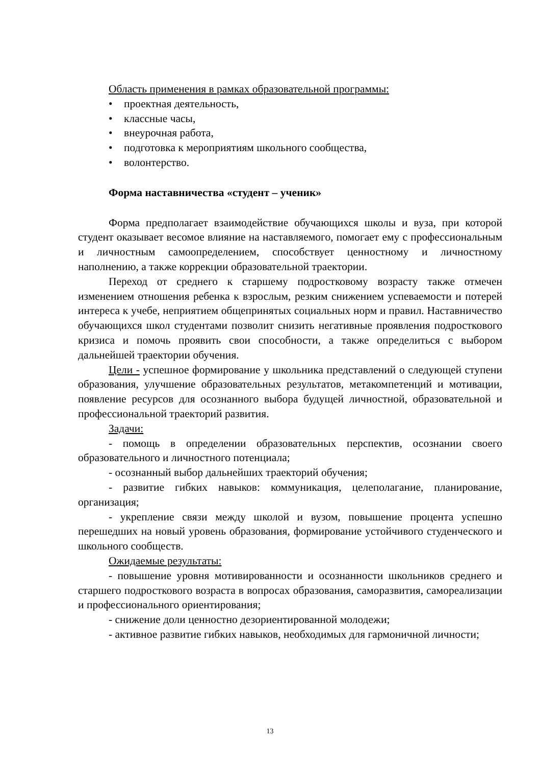Область применения в рамках образовательной программы:
• проектная деятельность,
• классные часы,
• внеурочная работа,
• подготовка к мероприятиям школьного сообщества,
• волонтерство.
Форма наставничества «студент – ученик»
Форма предполагает взаимодействие обучающихся школы и вуза, при которой студент оказывает весомое влияние на наставляемого, помогает ему с профессиональным и личностным самоопределением, способствует ценностному и личностному наполнению, а также коррекции образовательной траектории.
Переход от среднего к старшему подростковому возрасту также отмечен изменением отношения ребенка к взрослым, резким снижением успеваемости и потерей интереса к учебе, неприятием общепринятых социальных норм и правил. Наставничество обучающихся школ студентами позволит снизить негативные проявления подросткового кризиса и помочь проявить свои способности, а также определиться с выбором дальнейшей траектории обучения.
Цели - успешное формирование у школьника представлений о следующей ступени образования, улучшение образовательных результатов, метакомпетенций и мотивации, появление ресурсов для осознанного выбора будущей личностной, образовательной и профессиональной траекторий развития.
Задачи:
- помощь в определении образовательных перспектив, осознании своего образовательного и личностного потенциала;
- осознанный выбор дальнейших траекторий обучения;
- развитие гибких навыков: коммуникация, целеполагание, планирование, организация;
- укрепление связи между школой и вузом, повышение процента успешно перешедших на новый уровень образования, формирование устойчивого студенческого и школьного сообществ.
Ожидаемые результаты:
- повышение уровня мотивированности и осознанности школьников среднего и старшего подросткового возраста в вопросах образования, саморазвития, самореализации и профессионального ориентирования;
- снижение доли ценностно дезориентированной молодежи;
- активное развитие гибких навыков, необходимых для гармоничной личности;
13